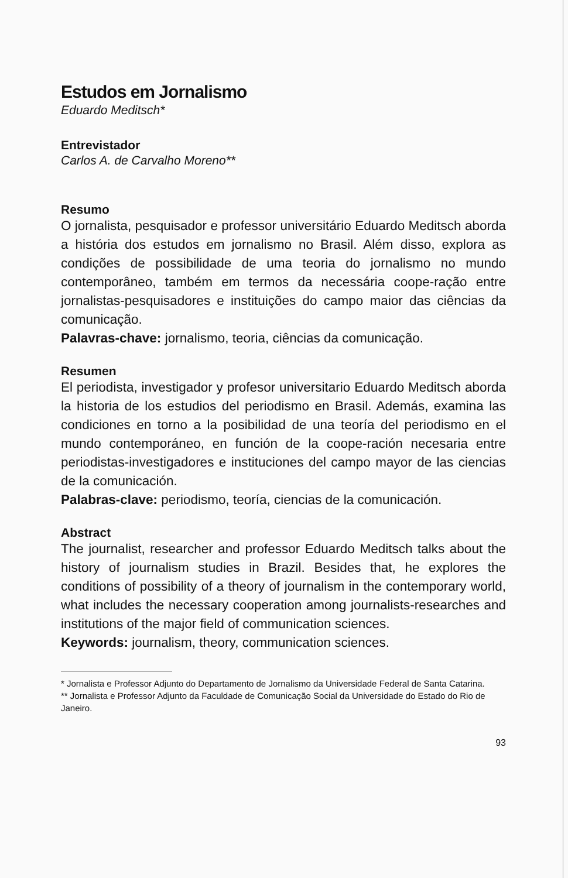Estudos em Jornalismo
Eduardo Meditsch*
Entrevistador
Carlos A. de Carvalho Moreno**
Resumo
O jornalista, pesquisador e professor universitário Eduardo Meditsch aborda a história dos estudos em jornalismo no Brasil. Além disso, explora as condições de possibilidade de uma teoria do jornalismo no mundo contemporâneo, também em termos da necessária coope-ração entre jornalistas-pesquisadores e instituições do campo maior das ciências da comunicação.
Palavras-chave: jornalismo, teoria, ciências da comunicação.
Resumen
El periodista, investigador y profesor universitario Eduardo Meditsch aborda la historia de los estudios del periodismo en Brasil. Además, examina las condiciones en torno a la posibilidad de una teoría del periodismo en el mundo contemporáneo, en función de la coope-ración necesaria entre periodistas-investigadores e instituciones del campo mayor de las ciencias de la comunicación.
Palabras-clave: periodismo, teoría, ciencias de la comunicación.
Abstract
The journalist, researcher and professor Eduardo Meditsch talks about the history of journalism studies in Brazil. Besides that, he explores the conditions of possibility of a theory of journalism in the contemporary world, what includes the necessary cooperation among journalists-researches and institutions of the major field of communication sciences.
Keywords: journalism, theory, communication sciences.
* Jornalista e Professor Adjunto do Departamento de Jornalismo da Universidade Federal de Santa Catarina.
** Jornalista e Professor Adjunto da Faculdade de Comunicação Social da Universidade do Estado do Rio de Janeiro.
93